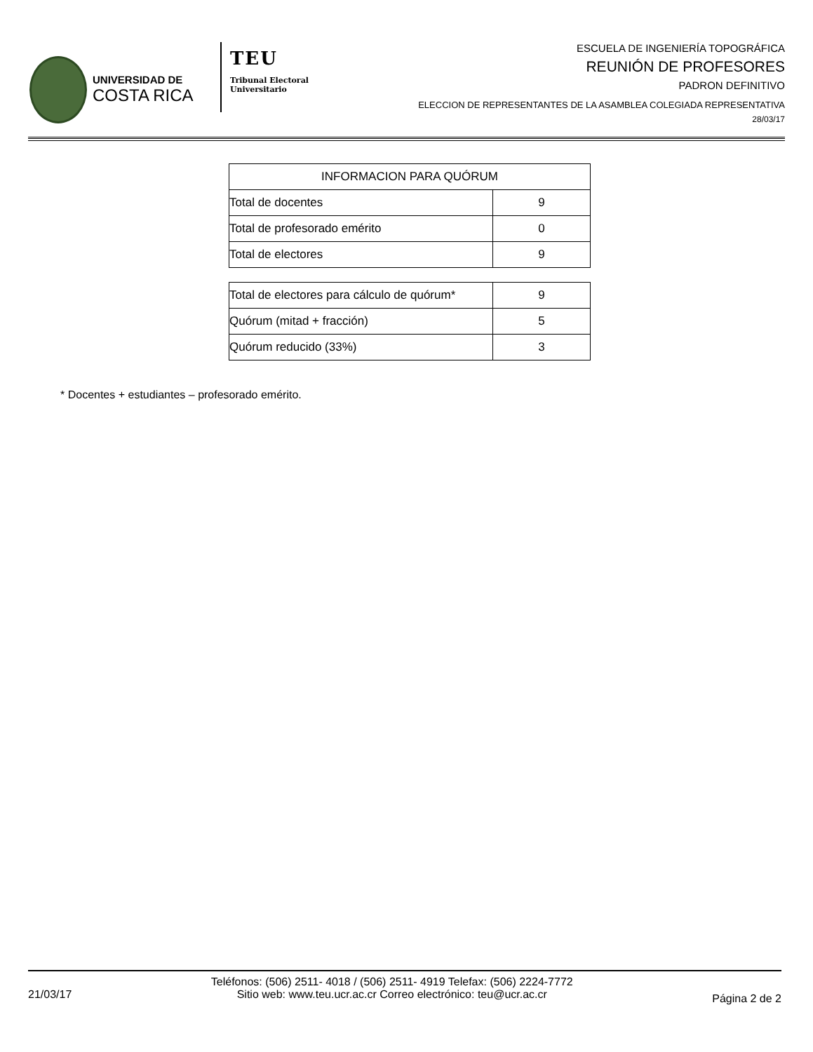UNIVERSIDAD DE
COSTA RICA
TEU
Tribunal Electoral
Universitario
ESCUELA DE INGENIERÍA TOPOGRÁFICA
REUNIÓN DE PROFESORES
PADRON DEFINITIVO
ELECCION DE REPRESENTANTES DE LA ASAMBLEA COLEGIADA REPRESENTATIVA
28/03/17
| INFORMACION PARA QUÓRUM | |
| --- | --- |
| Total de docentes | 9 |
| Total de profesorado emérito | 0 |
| Total de electores | 9 |
| Total de electores para cálculo de quórum* | 9 |
| Quórum (mitad + fracción) | 5 |
| Quórum reducido (33%) | 3 |
* Docentes + estudiantes – profesorado emérito.
21/03/17
Teléfonos: (506) 2511- 4018 / (506) 2511- 4919 Telefax: (506) 2224-7772
Sitio web: www.teu.ucr.ac.cr Correo electrónico: teu@ucr.ac.cr
Página 2 de 2